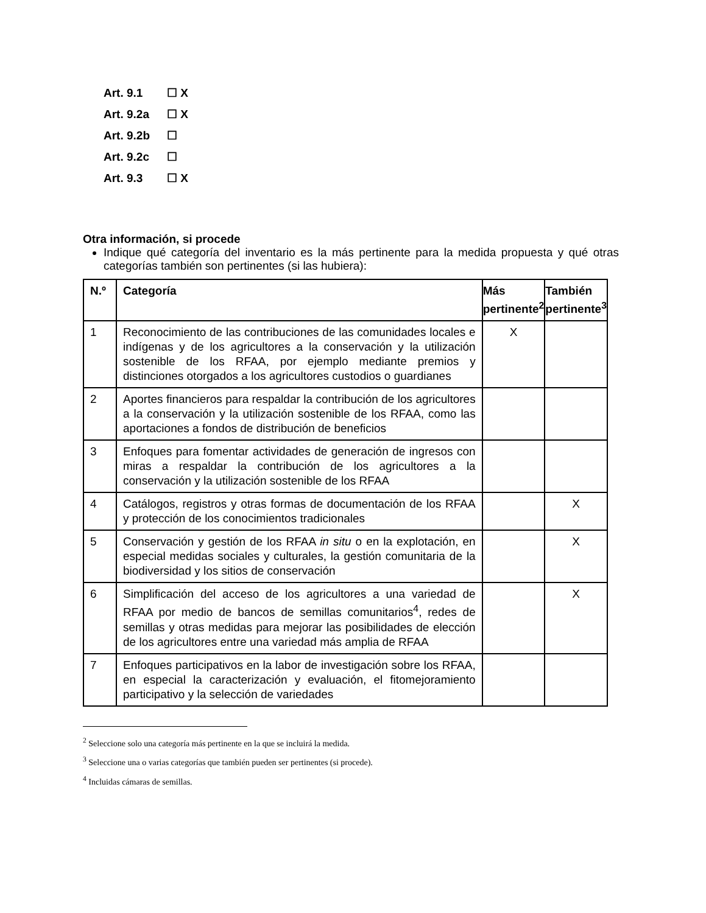Art. 9.1 ☐ X
Art. 9.2a ☐ X
Art. 9.2b ☐
Art. 9.2c ☐
Art. 9.3 ☐ X
Otra información, si procede
Indique qué categoría del inventario es la más pertinente para la medida propuesta y qué otras categorías también son pertinentes (si las hubiera):
| N.º | Categoría | Más pertinente<sup>2</sup> | También pertinente<sup>3</sup> |
| --- | --- | --- | --- |
| 1 | Reconocimiento de las contribuciones de las comunidades locales e indígenas y de los agricultores a la conservación y la utilización sostenible de los RFAA, por ejemplo mediante premios y distinciones otorgados a los agricultores custodios o guardianes | X | |
| 2 | Aportes financieros para respaldar la contribución de los agricultores a la conservación y la utilización sostenible de los RFAA, como las aportaciones a fondos de distribución de beneficios | | |
| 3 | Enfoques para fomentar actividades de generación de ingresos con miras a respaldar la contribución de los agricultores a la conservación y la utilización sostenible de los RFAA | | |
| 4 | Catálogos, registros y otras formas de documentación de los RFAA y protección de los conocimientos tradicionales | | X |
| 5 | Conservación y gestión de los RFAA in situ o en la explotación, en especial medidas sociales y culturales, la gestión comunitaria de la biodiversidad y los sitios de conservación | | X |
| 6 | Simplificación del acceso de los agricultores a una variedad de RFAA por medio de bancos de semillas comunitarios<sup>4</sup>, redes de semillas y otras medidas para mejorar las posibilidades de elección de los agricultores entre una variedad más amplia de RFAA | | X |
| 7 | Enfoques participativos en la labor de investigación sobre los RFAA, en especial la caracterización y evaluación, el fitomejoramiento participativo y la selección de variedades | | |
<sup>2</sup> Seleccione solo una categoría más pertinente en la que se incluirá la medida.
<sup>3</sup> Seleccione una o varias categorías que también pueden ser pertinentes (si procede).
<sup>4</sup> Incluidas cámaras de semillas.